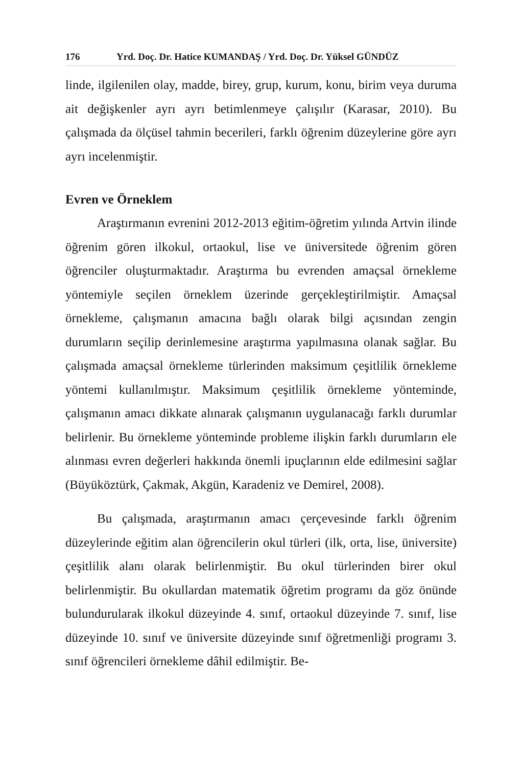176 Yrd. Doç. Dr. Hatice KUMANDAŞ / Yrd. Doç. Dr. Yüksel GÜNDÜZ
linde, ilgilenilen olay, madde, birey, grup, kurum, konu, birim veya duruma ait değişkenler ayrı ayrı betimlenmeye çalışılır (Karasar, 2010). Bu çalışmada da ölçüsel tahmin becerileri, farklı öğrenim düzeylerine göre ayrı ayrı incelenmiştir.
Evren ve Örneklem
Araştırmanın evrenini 2012-2013 eğitim-öğretim yılında Artvin ilinde öğrenim gören ilkokul, ortaokul, lise ve üniversitede öğrenim gören öğrenciler oluşturmaktadır. Araştırma bu evrenden amaçsal örnekleme yöntemiyle seçilen örneklem üzerinde gerçekleştirilmiştir. Amaçsal örnekleme, çalışmanın amacına bağlı olarak bilgi açısından zengin durumların seçilip derinlemesine araştırma yapılmasına olanak sağlar. Bu çalışmada amaçsal örnekleme türlerinden maksimum çeşitlilik örnekleme yöntemi kullanılmıştır. Maksimum çeşitlilik örnekleme yönteminde, çalışmanın amacı dikkate alınarak çalışmanın uygulanacağı farklı durumlar belirlenir. Bu örnekleme yönteminde probleme ilişkin farklı durumların ele alınması evren değerleri hakkında önemli ipuçlarının elde edilmesini sağlar (Büyüköztürk, Çakmak, Akgün, Karadeniz ve Demirel, 2008).
Bu çalışmada, araştırmanın amacı çerçevesinde farklı öğrenim düzeylerinde eğitim alan öğrencilerin okul türleri (ilk, orta, lise, üniversite) çeşitlilik alanı olarak belirlenmiştir. Bu okul türlerinden birer okul belirlenmiştir. Bu okullardan matematik öğretim programı da göz önünde bulundurularak ilkokul düzeyinde 4. sınıf, ortaokul düzeyinde 7. sınıf, lise düzeyinde 10. sınıf ve üniversite düzeyinde sınıf öğretmenliği programı 3. sınıf öğrencileri örnekleme dâhil edilmiştir. Be-